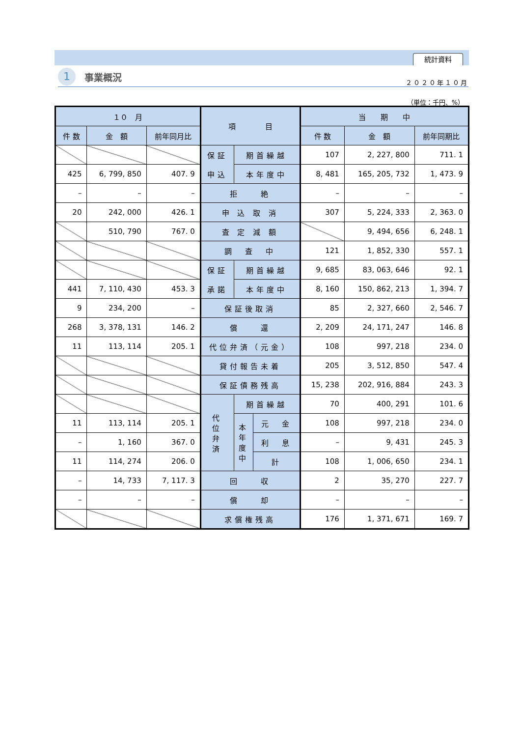統計資料
1 事業概況
２０２０年１０月
（単位：千円、%）
| １０ 月 | | | 項 目 | | | 当 期 中 | | |
| --- | --- | --- | --- | --- | --- | --- | --- | --- |
| 件 数 | 金 額 | 前年同月比 | | | | 件 数 | 金 額 | 前年同期比 |
| | | | 保証 申込 | 期首繰越 | | 107 | 2, 227, 800 | 711. 1 |
| 425 | 6, 799, 850 | 407. 9 | | 本年度中 | | 8, 481 | 165, 205, 732 | 1, 473. 9 |
| – | – | – | 拒 絶 | | | – | – | – |
| 20 | 242, 000 | 426. 1 | 申 込 取 消 | | | 307 | 5, 224, 333 | 2, 363. 0 |
| | 510, 790 | 767. 0 | 査 定 減 額 | | | | 9, 494, 656 | 6, 248. 1 |
| | | | 調 査 中 | | | 121 | 1, 852, 330 | 557. 1 |
| | | | 保証 承諾 | 期首繰越 | | 9, 685 | 83, 063, 646 | 92. 1 |
| 441 | 7, 110, 430 | 453. 3 | | 本年度中 | | 8, 160 | 150, 862, 213 | 1, 394. 7 |
| 9 | 234, 200 | – | 保証後取消 | | | 85 | 2, 327, 660 | 2, 546. 7 |
| 268 | 3, 378, 131 | 146. 2 | 償 還 | | | 2, 209 | 24, 171, 247 | 146. 8 |
| 11 | 113, 114 | 205. 1 | 代位弁済（元金） | | | 108 | 997, 218 | 234. 0 |
| | | | 貸付報告未着 | | | 205 | 3, 512, 850 | 547. 4 |
| | | | 保証債務残高 | | | 15, 238 | 202, 916, 884 | 243. 3 |
| | | | 代 位 弁 済 | 期首繰越 | | 70 | 400, 291 | 101. 6 |
| 11 | 113, 114 | 205. 1 | | 本 年 度 中 | 元 金 | 108 | 997, 218 | 234. 0 |
| – | 1, 160 | 367. 0 | | | 利 息 | – | 9, 431 | 245. 3 |
| 11 | 114, 274 | 206. 0 | | | 計 | 108 | 1, 006, 650 | 234. 1 |
| – | 14, 733 | 7, 117. 3 | 回 収 | | | 2 | 35, 270 | 227. 7 |
| – | – | – | 償 却 | | | – | – | – |
| | | | 求償権残高 | | | 176 | 1, 371, 671 | 169. 7 |